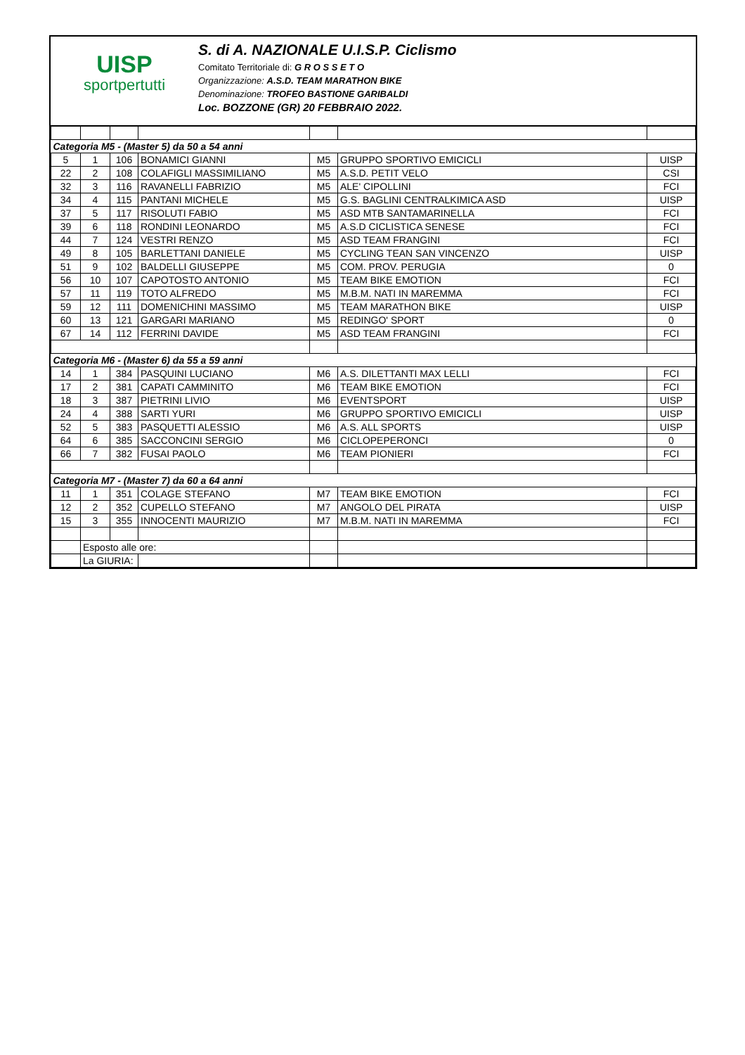UISP
sportpertutti
S. di A. NAZIONALE U.I.S.P. Ciclismo
Comitato Territoriale di: G R O S S E T O
Organizzazione: A.S.D. TEAM MARATHON BIKE
Denominazione: TROFEO BASTIONE GARIBALDI
Loc. BOZZONE (GR) 20 FEBBRAIO 2022.
| Categoria M5 - (Master 5) da 50 a 54 anni | | | | | | |
| 5 | 1 | 106 | BONAMICI GIANNI | M5 | GRUPPO SPORTIVO EMICICLI | UISP |
| 22 | 2 | 108 | COLAFIGLI MASSIMILIANO | M5 | A.S.D. PETIT VELO | CSI |
| 32 | 3 | 116 | RAVANELLI FABRIZIO | M5 | ALE' CIPOLLINI | FCI |
| 34 | 4 | 115 | PANTANI MICHELE | M5 | G.S. BAGLINI CENTRALKIMICA ASD | UISP |
| 37 | 5 | 117 | RISOLUTI FABIO | M5 | ASD MTB SANTAMARINELLA | FCI |
| 39 | 6 | 118 | RONDINI LEONARDO | M5 | A.S.D CICLISTICA SENESE | FCI |
| 44 | 7 | 124 | VESTRI RENZO | M5 | ASD TEAM FRANGINI | FCI |
| 49 | 8 | 105 | BARLETTANI DANIELE | M5 | CYCLING TEAN SAN VINCENZO | UISP |
| 51 | 9 | 102 | BALDELLI GIUSEPPE | M5 | COM. PROV. PERUGIA | 0 |
| 56 | 10 | 107 | CAPOTOSTO ANTONIO | M5 | TEAM BIKE EMOTION | FCI |
| 57 | 11 | 119 | TOTO ALFREDO | M5 | M.B.M. NATI IN MAREMMA | FCI |
| 59 | 12 | 111 | DOMENICHINI MASSIMO | M5 | TEAM MARATHON BIKE | UISP |
| 60 | 13 | 121 | GARGARI MARIANO | M5 | REDINGO' SPORT | 0 |
| 67 | 14 | 112 | FERRINI DAVIDE | M5 | ASD TEAM FRANGINI | FCI |
| Categoria M6 - (Master 6) da 55 a 59 anni | | | | | | |
| 14 | 1 | 384 | PASQUINI LUCIANO | M6 | A.S. DILETTANTI MAX LELLI | FCI |
| 17 | 2 | 381 | CAPATI CAMMINITO | M6 | TEAM BIKE EMOTION | FCI |
| 18 | 3 | 387 | PIETRINI LIVIO | M6 | EVENTSPORT | UISP |
| 24 | 4 | 388 | SARTI YURI | M6 | GRUPPO SPORTIVO EMICICLI | UISP |
| 52 | 5 | 383 | PASQUETTI ALESSIO | M6 | A.S. ALL SPORTS | UISP |
| 64 | 6 | 385 | SACCONCINI SERGIO | M6 | CICLOPEPERONCI | 0 |
| 66 | 7 | 382 | FUSAI PAOLO | M6 | TEAM PIONIERI | FCI |
| Categoria M7 - (Master 7) da 60 a 64 anni | | | | | | |
| 11 | 1 | 351 | COLAGE STEFANO | M7 | TEAM BIKE EMOTION | FCI |
| 12 | 2 | 352 | CUPELLO STEFANO | M7 | ANGOLO DEL PIRATA | UISP |
| 15 | 3 | 355 | INNOCENTI MAURIZIO | M7 | M.B.M. NATI IN MAREMMA | FCI |
| | Esposto alle ore: | | | | | |
| | La GIURIA: | | | | | |